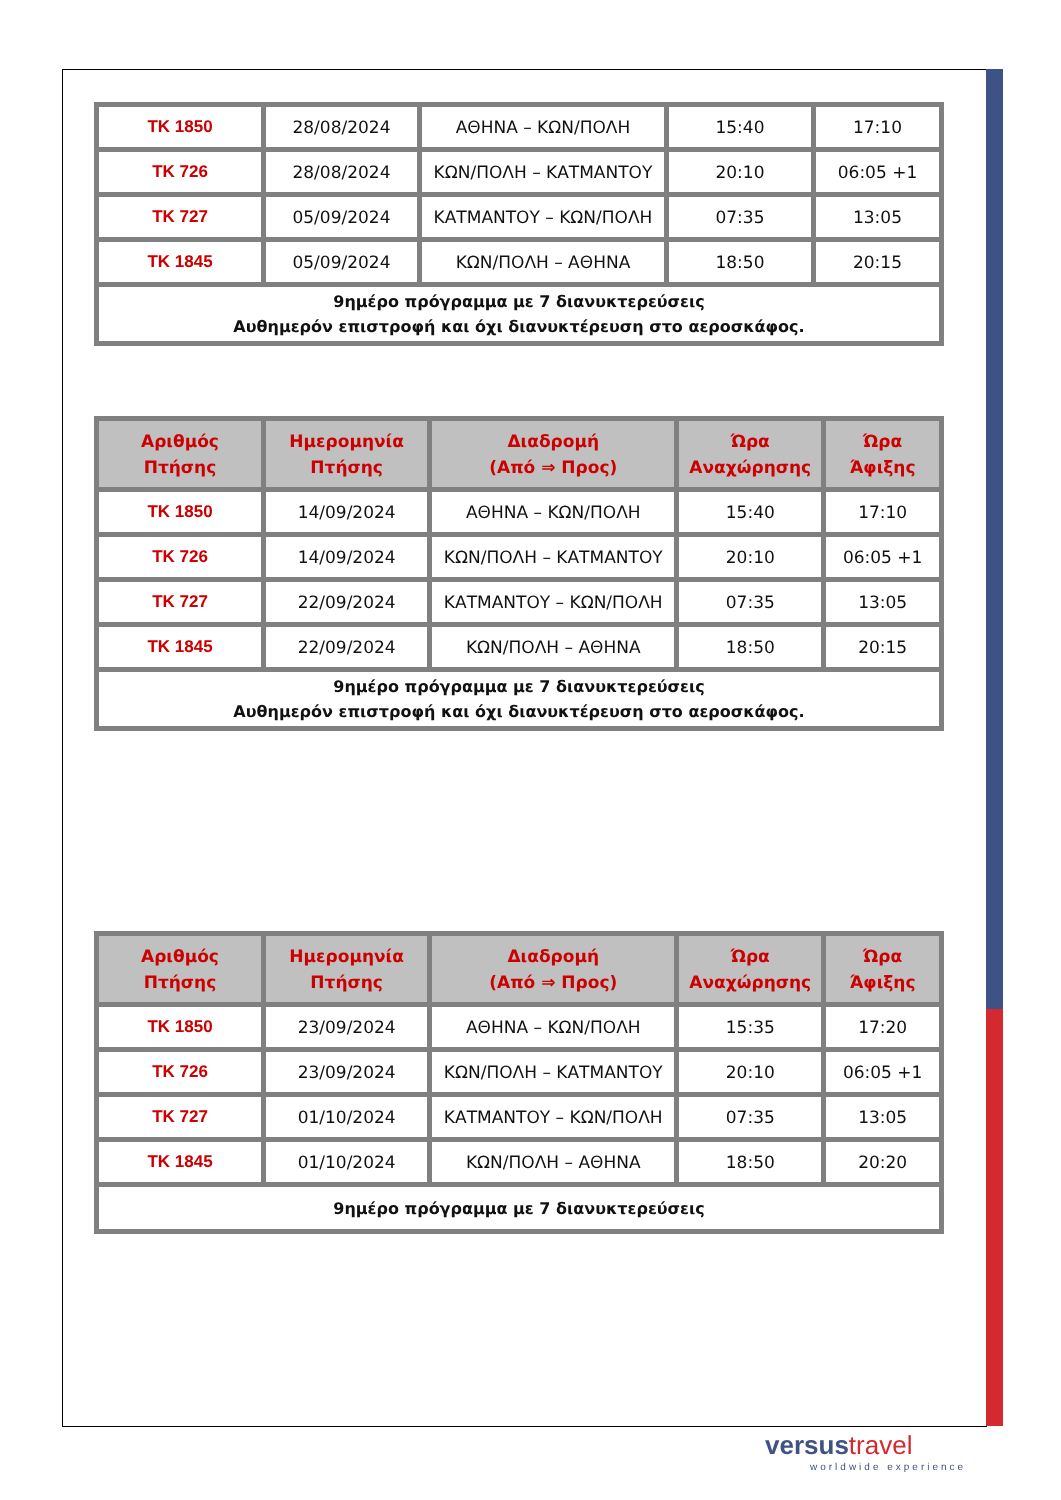| TK 1850 | 28/08/2024 | ΑΘΗΝΑ – ΚΩΝ/ΠΟΛΗ | 15:40 | 17:10 |
| TK 726 | 28/08/2024 | ΚΩΝ/ΠΟΛΗ – ΚΑΤΜΑΝΤΟΥ | 20:10 | 06:05 +1 |
| TK 727 | 05/09/2024 | ΚΑΤΜΑΝΤΟΥ – ΚΩΝ/ΠΟΛΗ | 07:35 | 13:05 |
| TK 1845 | 05/09/2024 | ΚΩΝ/ΠΟΛΗ – ΑΘΗΝΑ | 18:50 | 20:15 |
| 9ημέρο πρόγραμμα με 7 διανυκτερεύσεις Αυθημερόν επιστροφή και όχι διανυκτέρευση στο αεροσκάφος. | | | | |
| Αριθμός Πτήσης | Ημερομηνία Πτήσης | Διαδρομή (Από ⇒ Προς) | Ώρα Αναχώρησης | Ώρα Άφιξης |
| --- | --- | --- | --- | --- |
| TK 1850 | 14/09/2024 | ΑΘΗΝΑ – ΚΩΝ/ΠΟΛΗ | 15:40 | 17:10 |
| TK 726 | 14/09/2024 | ΚΩΝ/ΠΟΛΗ – ΚΑΤΜΑΝΤΟΥ | 20:10 | 06:05 +1 |
| TK 727 | 22/09/2024 | ΚΑΤΜΑΝΤΟΥ – ΚΩΝ/ΠΟΛΗ | 07:35 | 13:05 |
| TK 1845 | 22/09/2024 | ΚΩΝ/ΠΟΛΗ – ΑΘΗΝΑ | 18:50 | 20:15 |
| 9ημέρο πρόγραμμα με 7 διανυκτερεύσεις Αυθημερόν επιστροφή και όχι διανυκτέρευση στο αεροσκάφος. | | | | |
| Αριθμός Πτήσης | Ημερομηνία Πτήσης | Διαδρομή (Από ⇒ Προς) | Ώρα Αναχώρησης | Ώρα Άφιξης |
| --- | --- | --- | --- | --- |
| TK 1850 | 23/09/2024 | ΑΘΗΝΑ – ΚΩΝ/ΠΟΛΗ | 15:35 | 17:20 |
| TK 726 | 23/09/2024 | ΚΩΝ/ΠΟΛΗ – ΚΑΤΜΑΝΤΟΥ | 20:10 | 06:05 +1 |
| TK 727 | 01/10/2024 | ΚΑΤΜΑΝΤΟΥ – ΚΩΝ/ΠΟΛΗ | 07:35 | 13:05 |
| TK 1845 | 01/10/2024 | ΚΩΝ/ΠΟΛΗ – ΑΘΗΝΑ | 18:50 | 20:20 |
| 9ημέρο πρόγραμμα με 7 διανυκτερεύσεις | | | | |
versus travel
worldwide experience